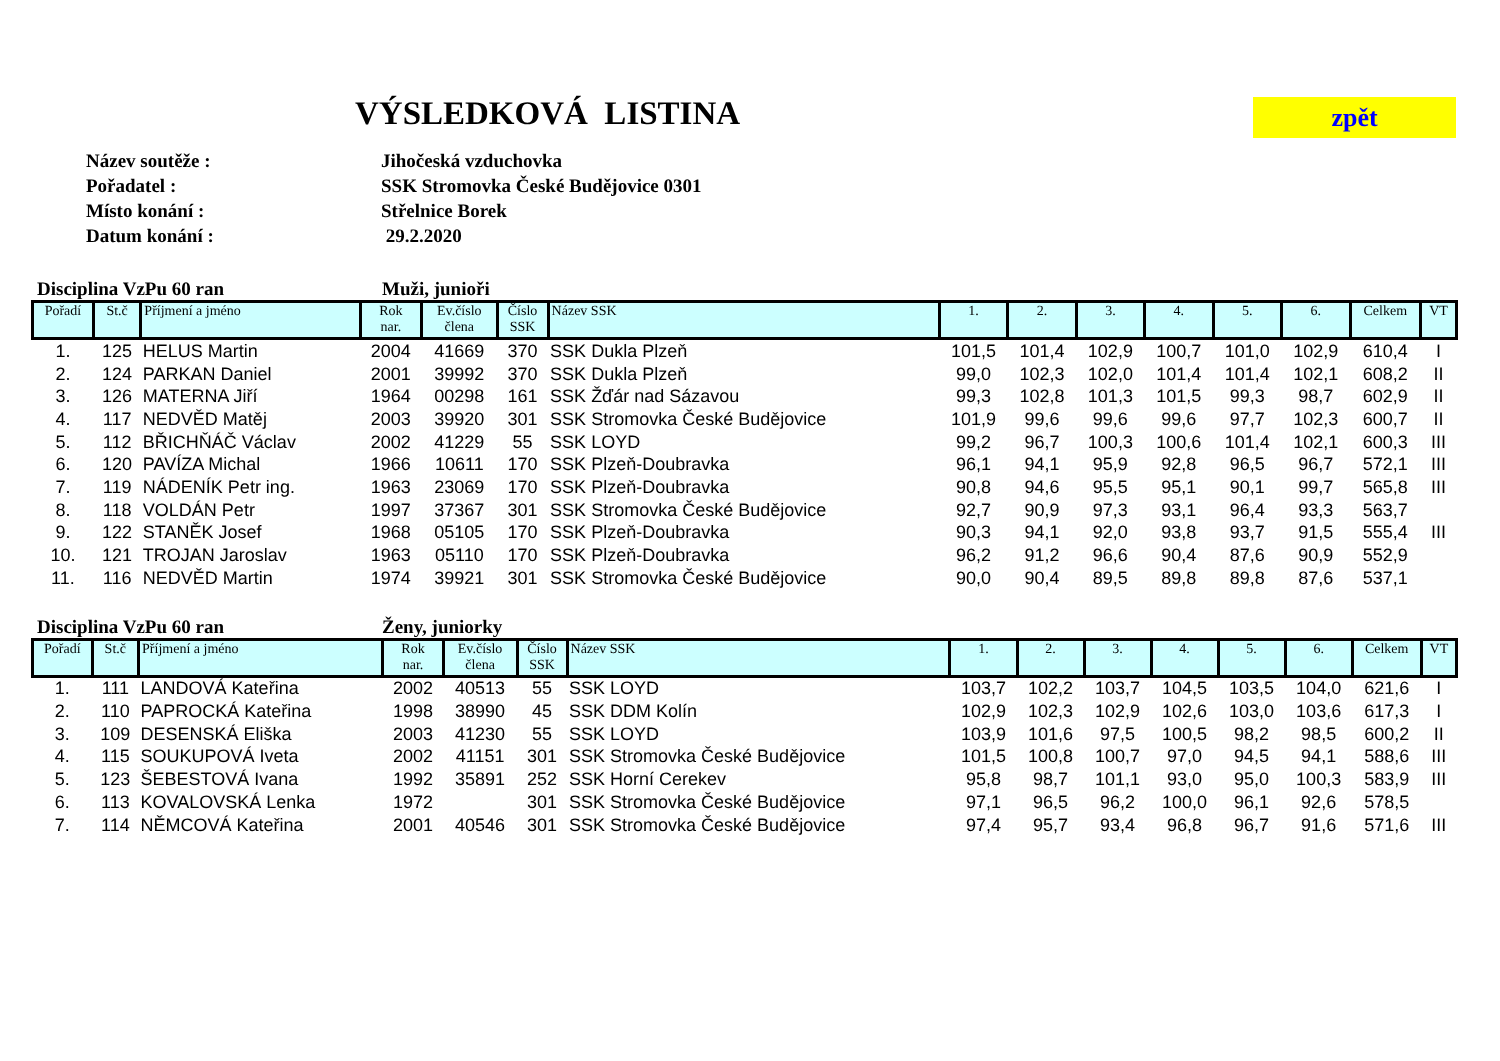VÝSLEDKOVÁ LISTINA
zpět
Název soutěže : Jihočeská vzduchovka
Pořadatel : SSK Stromovka České Budějovice 0301
Místo konání : Střelnice Borek
Datum konání : 29.2.2020
Disciplina VzPu 60 ran Muži, junioři
| Pořadí | St.č | Příjmení a jméno | Rok nar. | Ev.číslo člena | Číslo SSK | Název SSK | 1. | 2. | 3. | 4. | 5. | 6. | Celkem | VT |
| --- | --- | --- | --- | --- | --- | --- | --- | --- | --- | --- | --- | --- | --- | --- |
| 1. | 125 | HELUS Martin | 2004 | 41669 | 370 | SSK Dukla Plzeň | 101,5 | 101,4 | 102,9 | 100,7 | 101,0 | 102,9 | 610,4 | I |
| 2. | 124 | PARKAN Daniel | 2001 | 39992 | 370 | SSK Dukla Plzeň | 99,0 | 102,3 | 102,0 | 101,4 | 101,4 | 102,1 | 608,2 | II |
| 3. | 126 | MATERNA Jiří | 1964 | 00298 | 161 | SSK Žďár nad Sázavou | 99,3 | 102,8 | 101,3 | 101,5 | 99,3 | 98,7 | 602,9 | II |
| 4. | 117 | NEDVĚD Matěj | 2003 | 39920 | 301 | SSK Stromovka České Budějovice | 101,9 | 99,6 | 99,6 | 99,6 | 97,7 | 102,3 | 600,7 | II |
| 5. | 112 | BŘICHŇÁČ Václav | 2002 | 41229 | 55 | SSK LOYD | 99,2 | 96,7 | 100,3 | 100,6 | 101,4 | 102,1 | 600,3 | III |
| 6. | 120 | PAVÍZA Michal | 1966 | 10611 | 170 | SSK Plzeň-Doubravka | 96,1 | 94,1 | 95,9 | 92,8 | 96,5 | 96,7 | 572,1 | III |
| 7. | 119 | NÁDENÍK Petr ing. | 1963 | 23069 | 170 | SSK Plzeň-Doubravka | 90,8 | 94,6 | 95,5 | 95,1 | 90,1 | 99,7 | 565,8 | III |
| 8. | 118 | VOLDÁN Petr | 1997 | 37367 | 301 | SSK Stromovka České Budějovice | 92,7 | 90,9 | 97,3 | 93,1 | 96,4 | 93,3 | 563,7 | |
| 9. | 122 | STANĚK Josef | 1968 | 05105 | 170 | SSK Plzeň-Doubravka | 90,3 | 94,1 | 92,0 | 93,8 | 93,7 | 91,5 | 555,4 | III |
| 10. | 121 | TROJAN Jaroslav | 1963 | 05110 | 170 | SSK Plzeň-Doubravka | 96,2 | 91,2 | 96,6 | 90,4 | 87,6 | 90,9 | 552,9 | |
| 11. | 116 | NEDVĚD Martin | 1974 | 39921 | 301 | SSK Stromovka České Budějovice | 90,0 | 90,4 | 89,5 | 89,8 | 89,8 | 87,6 | 537,1 | |
Disciplina VzPu 60 ran Ženy, juniorky
| Pořadí | St.č | Příjmení a jméno | Rok nar. | Ev.číslo člena | Číslo SSK | Název SSK | 1. | 2. | 3. | 4. | 5. | 6. | Celkem | VT |
| --- | --- | --- | --- | --- | --- | --- | --- | --- | --- | --- | --- | --- | --- | --- |
| 1. | 111 | LANDOVÁ Kateřina | 2002 | 40513 | 55 | SSK LOYD | 103,7 | 102,2 | 103,7 | 104,5 | 103,5 | 104,0 | 621,6 | I |
| 2. | 110 | PAPROCKÁ Kateřina | 1998 | 38990 | 45 | SSK DDM Kolín | 102,9 | 102,3 | 102,9 | 102,6 | 103,0 | 103,6 | 617,3 | I |
| 3. | 109 | DESENSKÁ Eliška | 2003 | 41230 | 55 | SSK LOYD | 103,9 | 101,6 | 97,5 | 100,5 | 98,2 | 98,5 | 600,2 | II |
| 4. | 115 | SOUKUPOVÁ Iveta | 2002 | 41151 | 301 | SSK Stromovka České Budějovice | 101,5 | 100,8 | 100,7 | 97,0 | 94,5 | 94,1 | 588,6 | III |
| 5. | 123 | ŠEBESTOVÁ Ivana | 1992 | 35891 | 252 | SSK Horní Cerekev | 95,8 | 98,7 | 101,1 | 93,0 | 95,0 | 100,3 | 583,9 | III |
| 6. | 113 | KOVALOVSKÁ Lenka | 1972 | | 301 | SSK Stromovka České Budějovice | 97,1 | 96,5 | 96,2 | 100,0 | 96,1 | 92,6 | 578,5 | |
| 7. | 114 | NĚMCOVÁ Kateřina | 2001 | 40546 | 301 | SSK Stromovka České Budějovice | 97,4 | 95,7 | 93,4 | 96,8 | 96,7 | 91,6 | 571,6 | III |